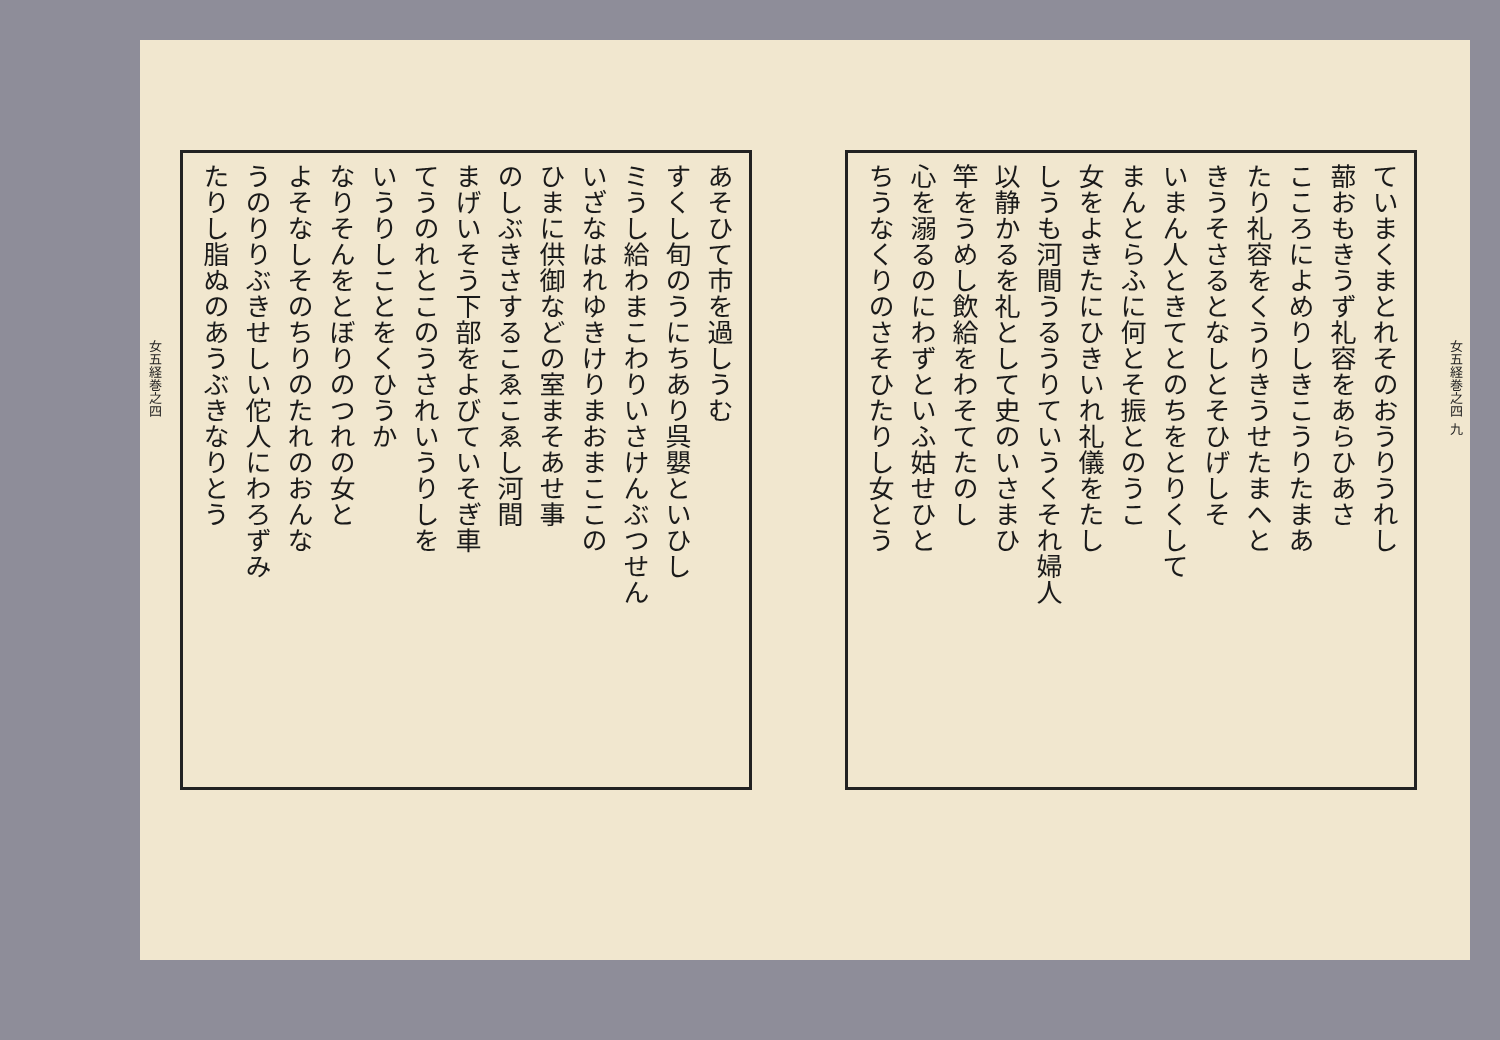女五経巻之四
あそひて市を過しうむ
すくし旬のうにちあり呉嬰といひし
ミうし給わまこわりいさけんぶつせん
いざなはれゆきけりまおまここの
ひまに供御などの室まそあせ事
のしぶきさするこゑこゑし河間
まげいそう下部をよびていそぎ車
てうのれとこのうされいうりしを
いうりしことをくひうか
なりそんをとぼりのつれの女と
よそなしそのちりのたれのおんな
うのりりぶきせしい佗人にわろずみ
たりし脂ぬのあうぶきなりとう
女五経巻之四 九
ていまくまとれそのおうりうれし
蔀おもきうず礼容をあらひあさ
こころによめりしきこうりたまあ
たり礼容をくうりきうせたまへと
きうそさるとなしとそひげしそ
いまん人ときてとのちをとりくして
まんとらふに何とそ振とのうこ
女をよきたにひきいれ礼儀をたし
しうも河間うるうりていうくそれ婦人
以静かるを礼として史のいさまひ
竿をうめし飲給をわそてたのし
心を溺るのにわずといふ姑せひと
ちうなくりのさそひたりし女とう